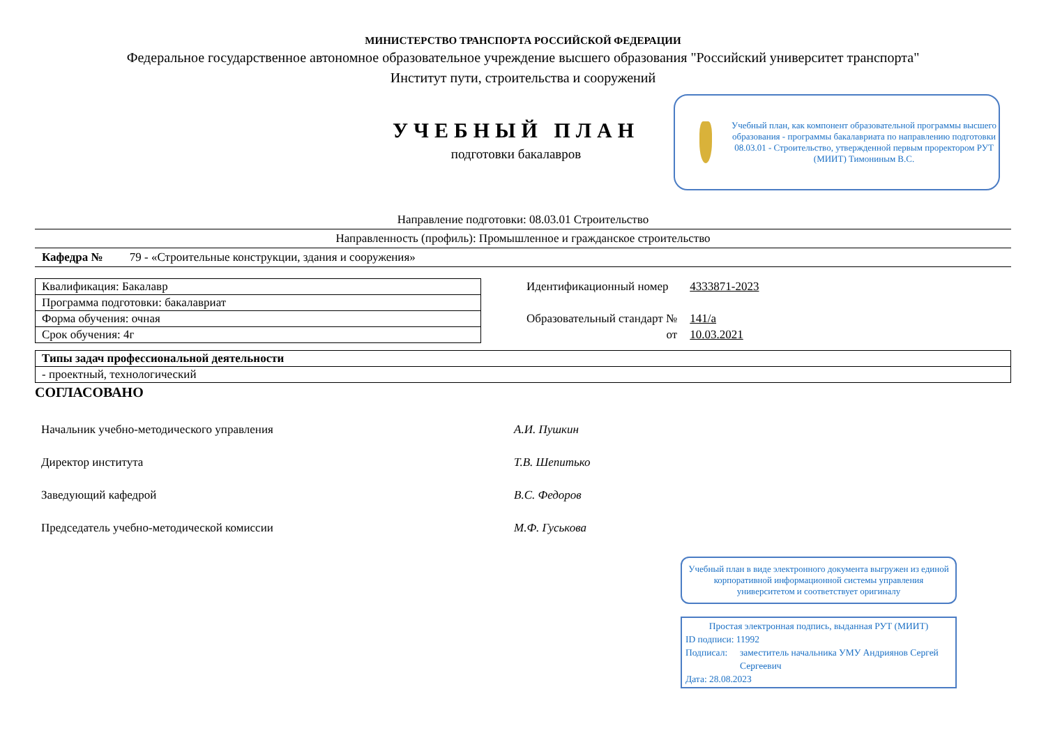МИНИСТЕРСТВО ТРАНСПОРТА РОССИЙСКОЙ ФЕДЕРАЦИИ
Федеральное государственное автономное образовательное учреждение высшего образования "Российский университет транспорта"
Институт пути, строительства и сооружений
УЧЕБНЫЙ ПЛАН
подготовки бакалавров
Учебный план, как компонент образовательной программы высшего образования - программы бакалавриата по направлению подготовки 08.03.01 - Строительство, утвержденной первым проректором РУТ (МИИТ) Тимониным В.С.
Направление подготовки: 08.03.01 Строительство
Направленность (профиль): Промышленное и гражданское строительство
Кафедра № 79 - «Строительные конструкции, здания и сооружения»
| Квалификация: Бакалавр |
| Программа подготовки: бакалавриат |
| Форма обучения: очная |
| Срок обучения: 4г |
| Идентификационный номер | 4333871-2023 |
| Образовательный стандарт № | 141/а |
| от | 10.03.2021 |
| Типы задач профессиональной деятельности |
| - проектный, технологический |
СОГЛАСОВАНО
| Начальник учебно-методического управления | А.И. Пушкин |
| Директор института | Т.В. Шепитько |
| Заведующий кафедрой | В.С. Федоров |
| Председатель учебно-методической комиссии | М.Ф. Гуськова |
Учебный план в виде электронного документа выгружен из единой корпоративной информационной системы управления университетом и соответствует оригиналу
Простая электронная подпись, выданная РУТ (МИИТ)
ID подписи: 11992
Подписал: заместитель начальника УМУ Андриянов Сергей Сергеевич
Дата: 28.08.2023